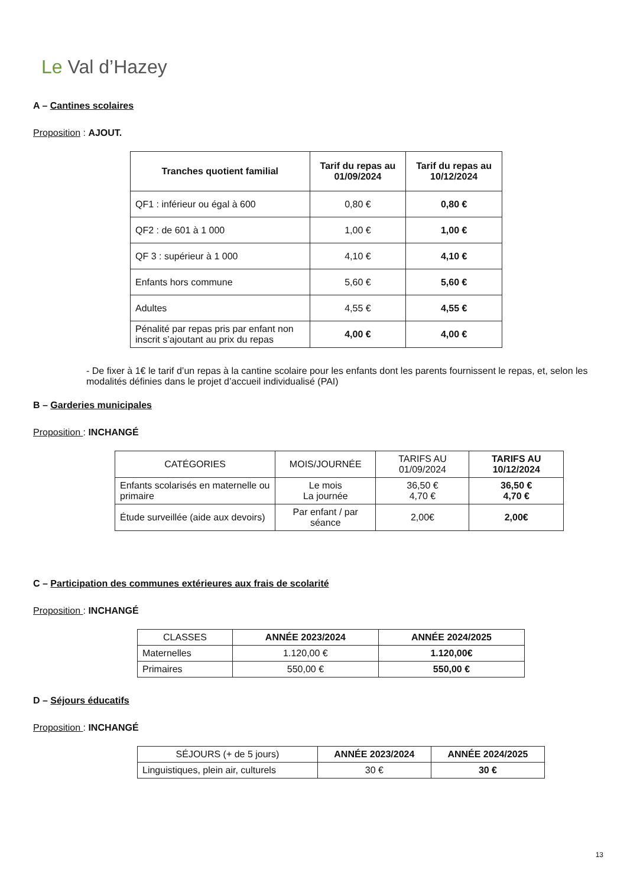Le Val d’Hazey
A – Cantines scolaires
Proposition : AJOUT.
| Tranches quotient familial | Tarif du repas au 01/09/2024 | Tarif du repas au 10/12/2024 |
| --- | --- | --- |
| QF1 : inférieur ou égal à 600 | 0,80 € | 0,80 € |
| QF2 : de 601 à 1 000 | 1,00 € | 1,00 € |
| QF 3 : supérieur à 1 000 | 4,10 € | 4,10 € |
| Enfants hors commune | 5,60 € | 5,60 € |
| Adultes | 4,55 € | 4,55 € |
| Pénalité par repas pris par enfant non inscrit s’ajoutant au prix du repas | 4,00 € | 4,00 € |
- De fixer à 1€ le tarif d’un repas à la cantine scolaire pour les enfants dont les parents fournissent le repas, et, selon les modalités définies dans le projet d’accueil individualisé (PAI)
B – Garderies municipales
Proposition : INCHANGÉ
| CATÉGORIES | MOIS/JOURNÉE | TARIFS AU 01/09/2024 | TARIFS AU 10/12/2024 |
| Enfants scolarisés en maternelle ou primaire | Le mois La journée | 36,50 € 4,70 € | 36,50 € 4,70 € |
| Étude surveillée (aide aux devoirs) | Par enfant / par séance | 2,00€ | 2,00€ |
C – Participation des communes extérieures aux frais de scolarité
Proposition : INCHANGÉ
| CLASSES | ANNÉE 2023/2024 | ANNÉE 2024/2025 |
| Maternelles | 1.120,00 € | 1.120,00€ |
| Primaires | 550,00 € | 550,00 € |
D – Séjours éducatifs
Proposition : INCHANGÉ
| SÉJOURS (+ de 5 jours) | ANNÉE 2023/2024 | ANNÉE 2024/2025 |
| Linguistiques, plein air, culturels | 30 € | 30 € |
13